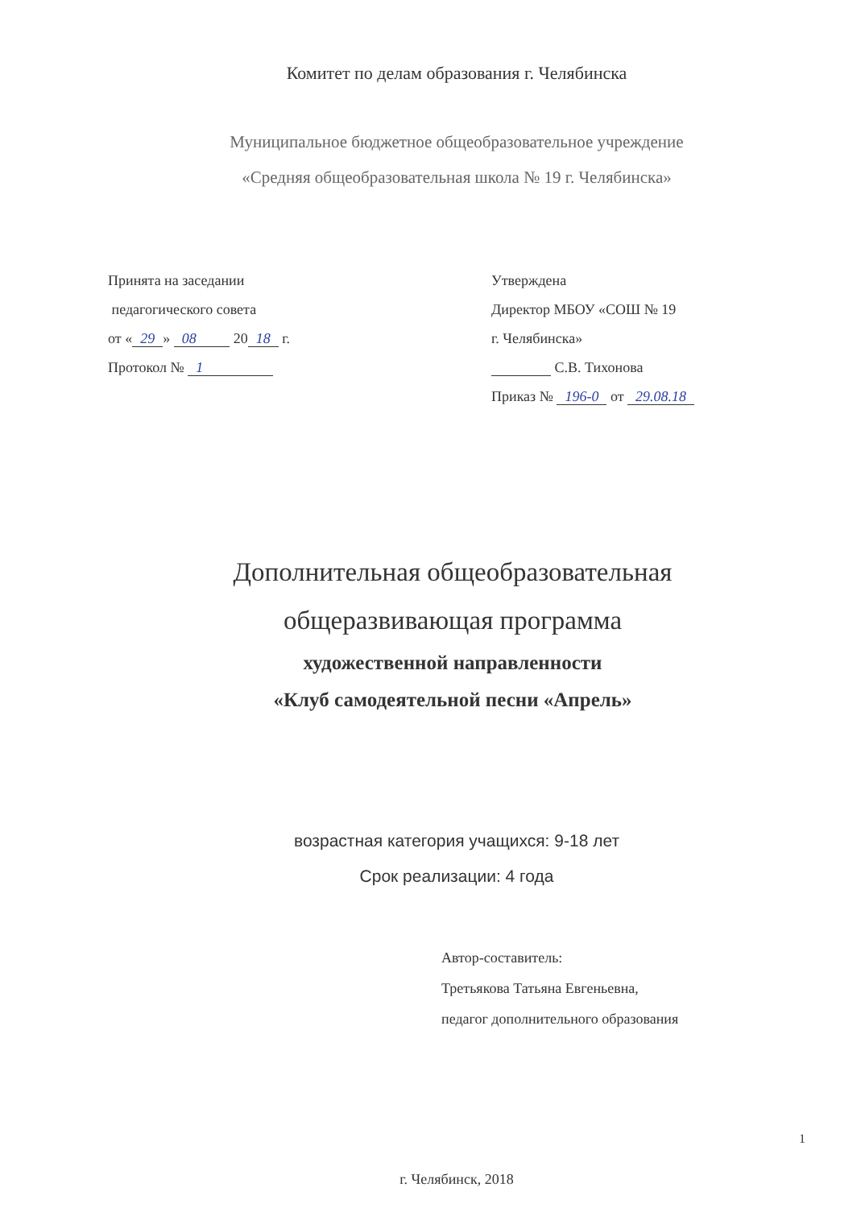Комитет по делам образования г. Челябинска
Муниципальное бюджетное общеобразовательное учреждение
«Средняя общеобразовательная школа № 19 г. Челябинска»
Принята на заседании
педагогического совета
от « 29 » 08 20 18 г.
Протокол № 1
Утверждена
Директор МБОУ «СОШ № 19
г. Челябинска»
С.В. Тихонова
Приказ № 196-0 от 29.08.18
Дополнительная общеобразовательная
общеразвивающая программа
художественной направленности
«Клуб самодеятельной песни «Апрель»
возрастная категория учащихся: 9-18 лет
Срок реализации: 4 года
Автор-составитель:
Третьякова Татьяна Евгеньевна,
педагог дополнительного образования
г. Челябинск, 2018
1